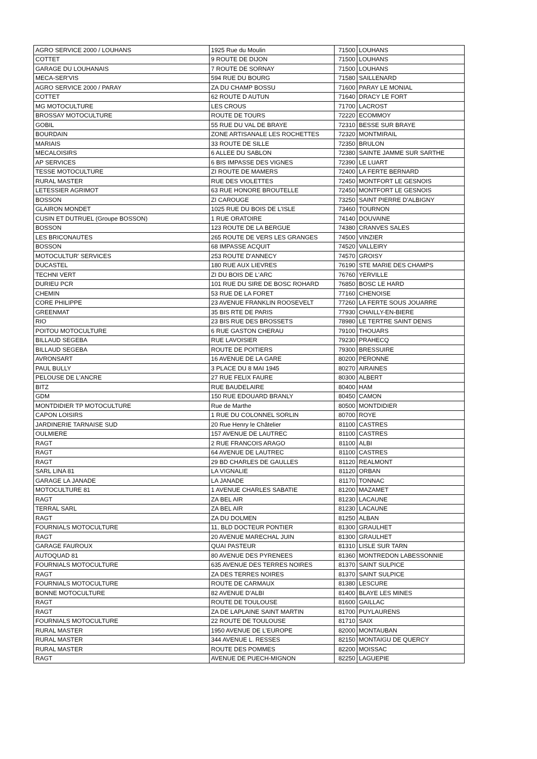| AGRO SERVICE 2000 / LOUHANS | 1925 Rue du Moulin | 71500 | LOUHANS |
| COTTET | 9 ROUTE DE DIJON | 71500 | LOUHANS |
| GARAGE DU LOUHANAIS | 7 ROUTE DE SORNAY | 71500 | LOUHANS |
| MECA-SER'VIS | 594 RUE DU BOURG | 71580 | SAILLENARD |
| AGRO SERVICE 2000 / PARAY | ZA DU CHAMP BOSSU | 71600 | PARAY LE MONIAL |
| COTTET | 62 ROUTE D AUTUN | 71640 | DRACY LE FORT |
| MG MOTOCULTURE | LES CROUS | 71700 | LACROST |
| BROSSAY MOTOCULTURE | ROUTE DE TOURS | 72220 | ECOMMOY |
| GOBIL | 55 RUE DU VAL DE BRAYE | 72310 | BESSE SUR BRAYE |
| BOURDAIN | ZONE ARTISANALE LES ROCHETTES | 72320 | MONTMIRAIL |
| MARIAIS | 33 ROUTE DE SILLE | 72350 | BRULON |
| MECALOISIRS | 6 ALLEE DU SABLON | 72380 | SAINTE JAMME SUR SARTHE |
| AP SERVICES | 6 BIS IMPASSE DES VIGNES | 72390 | LE LUART |
| TESSE MOTOCULTURE | ZI ROUTE DE MAMERS | 72400 | LA FERTE BERNARD |
| RURAL MASTER | RUE DES VIOLETTES | 72450 | MONTFORT LE GESNOIS |
| LETESSIER AGRIMOT | 63 RUE HONORE BROUTELLE | 72450 | MONTFORT LE GESNOIS |
| BOSSON | ZI CAROUGE | 73250 | SAINT PIERRE D'ALBIGNY |
| GLAIRON MONDET | 1025 RUE DU BOIS DE L'ISLE | 73460 | TOURNON |
| CUSIN ET DUTRUEL (Groupe BOSSON) | 1 RUE ORATOIRE | 74140 | DOUVAINE |
| BOSSON | 123 ROUTE DE LA BERGUE | 74380 | CRANVES SALES |
| LES BRICONAUTES | 265 ROUTE DE VERS LES GRANGES | 74500 | VINZIER |
| BOSSON | 68 IMPASSE ACQUIT | 74520 | VALLEIRY |
| MOTOCULTUR' SERVICES | 253 ROUTE D'ANNECY | 74570 | GROISY |
| DUCASTEL | 180 RUE AUX LIEVRES | 76190 | STE MARIE DES CHAMPS |
| TECHNI VERT | ZI DU BOIS DE L'ARC | 76760 | YERVILLE |
| DURIEU PCR | 101 RUE DU SIRE DE BOSC ROHARD | 76850 | BOSC LE HARD |
| CHEMIN | 53 RUE DE LA FORET | 77160 | CHENOISE |
| CORE PHILIPPE | 23 AVENUE FRANKLIN ROOSEVELT | 77260 | LA FERTE SOUS JOUARRE |
| GREENMAT | 35 BIS RTE DE PARIS | 77930 | CHAILLY-EN-BIERE |
| RIO | 23 BIS RUE DES BROSSETS | 78980 | LE TERTRE SAINT DENIS |
| POITOU MOTOCULTURE | 6 RUE GASTON CHERAU | 79100 | THOUARS |
| BILLAUD SEGEBA | RUE LAVOISIER | 79230 | PRAHECQ |
| BILLAUD SEGEBA | ROUTE DE POITIERS | 79300 | BRESSUIRE |
| AVRONSART | 16 AVENUE DE LA GARE | 80200 | PERONNE |
| PAUL BULLY | 3 PLACE DU 8 MAI 1945 | 80270 | AIRAINES |
| PELOUSE DE L'ANCRE | 27 RUE FELIX FAURE | 80300 | ALBERT |
| BITZ | RUE BAUDELAIRE | 80400 | HAM |
| GDM | 150 RUE EDOUARD BRANLY | 80450 | CAMON |
| MONTDIDIER TP MOTOCULTURE | Rue de Marthe | 80500 | MONTDIDIER |
| CAPON LOISIRS | 1 RUE DU COLONNEL SORLIN | 80700 | ROYE |
| JARDINERIE TARNAISE SUD | 20 Rue Henry le Châtelier | 81100 | CASTRES |
| OULMIERE | 157 AVENUE DE LAUTREC | 81100 | CASTRES |
| RAGT | 2 RUE FRANCOIS ARAGO | 81100 | ALBI |
| RAGT | 64 AVENUE DE LAUTREC | 81100 | CASTRES |
| RAGT | 29 BD CHARLES DE GAULLES | 81120 | REALMONT |
| SARL LINA 81 | LA VIGNALIE | 81120 | ORBAN |
| GARAGE LA JANADE | LA JANADE | 81170 | TONNAC |
| MOTOCULTURE 81 | 1 AVENUE CHARLES SABATIE | 81200 | MAZAMET |
| RAGT | ZA BEL AIR | 81230 | LACAUNE |
| TERRAL SARL | ZA BEL AIR | 81230 | LACAUNE |
| RAGT | ZA DU DOLMEN | 81250 | ALBAN |
| FOURNIALS MOTOCULTURE | 11, BLD DOCTEUR PONTIER | 81300 | GRAULHET |
| RAGT | 20 AVENUE MARECHAL JUIN | 81300 | GRAULHET |
| GARAGE FAUROUX | QUAI PASTEUR | 81310 | LISLE SUR TARN |
| AUTOQUAD 81 | 80 AVENUE DES PYRENEES | 81360 | MONTREDON LABESSONNIE |
| FOURNIALS MOTOCULTURE | 635 AVENUE DES TERRES NOIRES | 81370 | SAINT SULPICE |
| RAGT | ZA DES TERRES NOIRES | 81370 | SAINT SULPICE |
| FOURNIALS MOTOCULTURE | ROUTE DE CARMAUX | 81380 | LESCURE |
| BONNE MOTOCULTURE | 82 AVENUE D'ALBI | 81400 | BLAYE LES MINES |
| RAGT | ROUTE DE TOULOUSE | 81600 | GAILLAC |
| RAGT | ZA DE LAPLAINE SAINT MARTIN | 81700 | PUYLAURENS |
| FOURNIALS MOTOCULTURE | 22 ROUTE DE TOULOUSE | 81710 | SAIX |
| RURAL MASTER | 1950 AVENUE DE L'EUROPE | 82000 | MONTAUBAN |
| RURAL MASTER | 344 AVENUE L. RESSES | 82150 | MONTAIGU DE QUERCY |
| RURAL MASTER | ROUTE DES POMMES | 82200 | MOISSAC |
| RAGT | AVENUE DE PUECH-MIGNON | 82250 | LAGUEPIE |